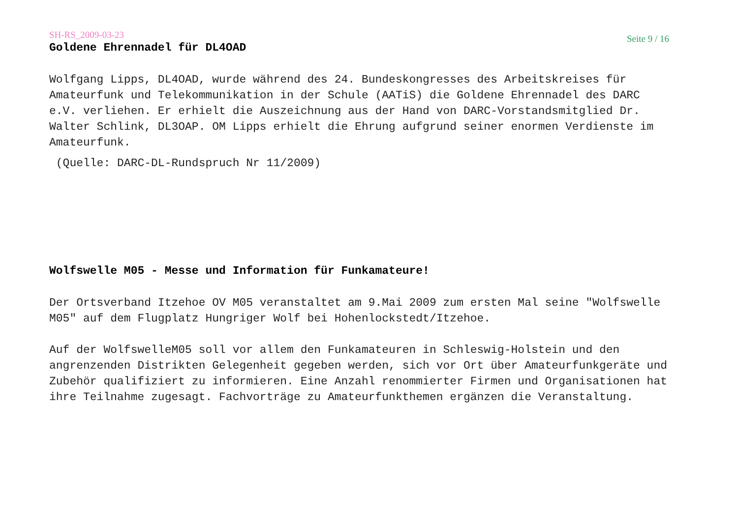SH-RS_2009-03-23 Seite 9 / 16
Goldene Ehrennadel für DL4OAD
Wolfgang Lipps, DL4OAD, wurde während des 24. Bundeskongresses des Arbeitskreises für Amateurfunk und Telekommunikation in der Schule (AATiS) die Goldene Ehrennadel des DARC e.V. verliehen. Er erhielt die Auszeichnung aus der Hand von DARC-Vorstandsmitglied Dr. Walter Schlink, DL3OAP. OM Lipps erhielt die Ehrung aufgrund seiner enormen Verdienste im Amateurfunk.
(Quelle: DARC-DL-Rundspruch Nr 11/2009)
Wolfswelle M05 - Messe und Information für Funkamateure!
Der Ortsverband Itzehoe OV M05 veranstaltet am 9.Mai 2009 zum ersten Mal seine "Wolfswelle M05" auf dem Flugplatz Hungriger Wolf bei Hohenlockstedt/Itzehoe.
Auf der WolfswelleM05 soll vor allem den Funkamateuren in Schleswig-Holstein und den angrenzenden Distrikten Gelegenheit gegeben werden, sich vor Ort über Amateurfunkgeräte und Zubehör qualifiziert zu informieren. Eine Anzahl renommierter Firmen und Organisationen hat ihre Teilnahme zugesagt. Fachvorträge zu Amateurfunkthemen ergänzen die Veranstaltung.